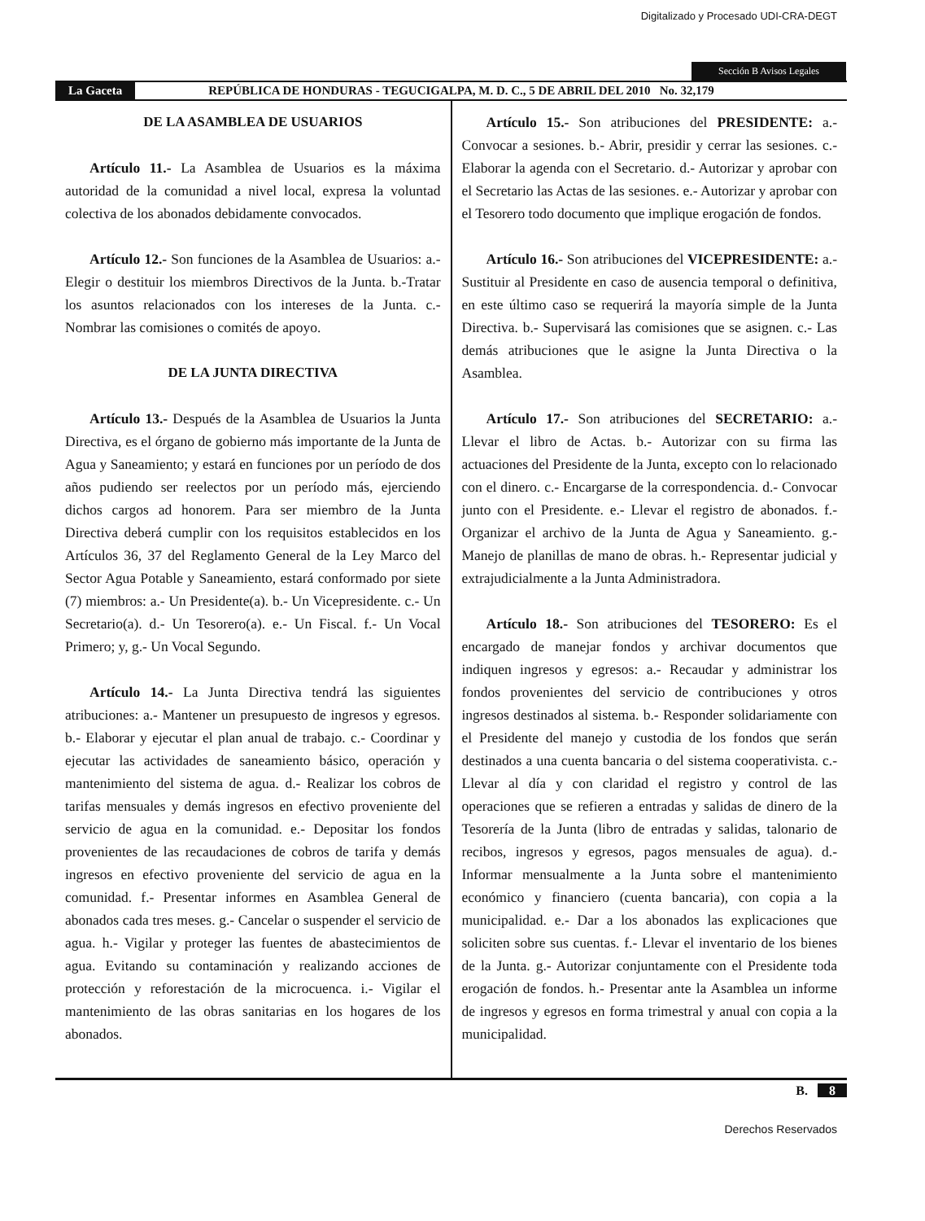Digitalizado y Procesado UDI-CRA-DEGT
Sección B Avisos Legales
La Gaceta REPÚBLICA DE HONDURAS - TEGUCIGALPA, M. D. C., 5 DE ABRIL DEL 2010 No. 32,179
DE LA ASAMBLEA DE USUARIOS
Artículo 11.- La Asamblea de Usuarios es la máxima autoridad de la comunidad a nivel local, expresa la voluntad colectiva de los abonados debidamente convocados.
Artículo 12.- Son funciones de la Asamblea de Usuarios: a.- Elegir o destituir los miembros Directivos de la Junta. b.-Tratar los asuntos relacionados con los intereses de la Junta. c.- Nombrar las comisiones o comités de apoyo.
DE LA JUNTA DIRECTIVA
Artículo 13.- Después de la Asamblea de Usuarios la Junta Directiva, es el órgano de gobierno más importante de la Junta de Agua y Saneamiento; y estará en funciones por un período de dos años pudiendo ser reelectos por un período más, ejerciendo dichos cargos ad honorem. Para ser miembro de la Junta Directiva deberá cumplir con los requisitos establecidos en los Artículos 36, 37 del Reglamento General de la Ley Marco del Sector Agua Potable y Saneamiento, estará conformado por siete (7) miembros: a.- Un Presidente(a). b.- Un Vicepresidente. c.- Un Secretario(a). d.- Un Tesorero(a). e.- Un Fiscal. f.- Un Vocal Primero; y, g.- Un Vocal Segundo.
Artículo 14.- La Junta Directiva tendrá las siguientes atribuciones: a.- Mantener un presupuesto de ingresos y egresos. b.- Elaborar y ejecutar el plan anual de trabajo. c.- Coordinar y ejecutar las actividades de saneamiento básico, operación y mantenimiento del sistema de agua. d.- Realizar los cobros de tarifas mensuales y demás ingresos en efectivo proveniente del servicio de agua en la comunidad. e.- Depositar los fondos provenientes de las recaudaciones de cobros de tarifa y demás ingresos en efectivo proveniente del servicio de agua en la comunidad. f.- Presentar informes en Asamblea General de abonados cada tres meses. g.- Cancelar o suspender el servicio de agua. h.- Vigilar y proteger las fuentes de abastecimientos de agua. Evitando su contaminación y realizando acciones de protección y reforestación de la microcuenca. i.- Vigilar el mantenimiento de las obras sanitarias en los hogares de los abonados.
Artículo 15.- Son atribuciones del PRESIDENTE: a.- Convocar a sesiones. b.- Abrir, presidir y cerrar las sesiones. c.- Elaborar la agenda con el Secretario. d.- Autorizar y aprobar con el Secretario las Actas de las sesiones. e.- Autorizar y aprobar con el Tesorero todo documento que implique erogación de fondos.
Artículo 16.- Son atribuciones del VICEPRESIDENTE: a.- Sustituir al Presidente en caso de ausencia temporal o definitiva, en este último caso se requerirá la mayoría simple de la Junta Directiva. b.- Supervisará las comisiones que se asignen. c.- Las demás atribuciones que le asigne la Junta Directiva o la Asamblea.
Artículo 17.- Son atribuciones del SECRETARIO: a.- Llevar el libro de Actas. b.- Autorizar con su firma las actuaciones del Presidente de la Junta, excepto con lo relacionado con el dinero. c.- Encargarse de la correspondencia. d.- Convocar junto con el Presidente. e.- Llevar el registro de abonados. f.- Organizar el archivo de la Junta de Agua y Saneamiento. g.- Manejo de planillas de mano de obras. h.- Representar judicial y extrajudicialmente a la Junta Administradora.
Artículo 18.- Son atribuciones del TESORERO: Es el encargado de manejar fondos y archivar documentos que indiquen ingresos y egresos: a.- Recaudar y administrar los fondos provenientes del servicio de contribuciones y otros ingresos destinados al sistema. b.- Responder solidariamente con el Presidente del manejo y custodia de los fondos que serán destinados a una cuenta bancaria o del sistema cooperativista. c.- Llevar al día y con claridad el registro y control de las operaciones que se refieren a entradas y salidas de dinero de la Tesorería de la Junta (libro de entradas y salidas, talonario de recibos, ingresos y egresos, pagos mensuales de agua). d.- Informar mensualmente a la Junta sobre el mantenimiento económico y financiero (cuenta bancaria), con copia a la municipalidad. e.- Dar a los abonados las explicaciones que soliciten sobre sus cuentas. f.- Llevar el inventario de los bienes de la Junta. g.- Autorizar conjuntamente con el Presidente toda erogación de fondos. h.- Presentar ante la Asamblea un informe de ingresos y egresos en forma trimestral y anual con copia a la municipalidad.
B. 8
Derechos Reservados